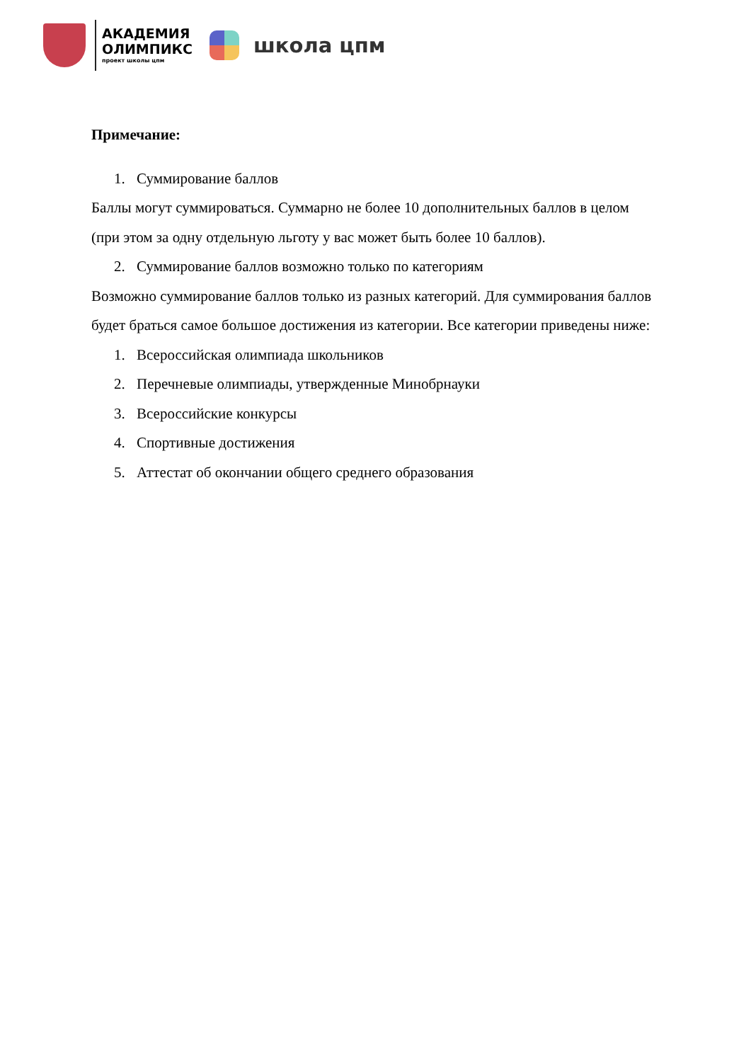АКАДЕМИЯ
ОЛИМПИКС
проект школы цпм
школа цпм
Примечание:
1. Суммирование баллов
Баллы могут суммироваться. Суммарно не более 10 дополнительных баллов в целом (при этом за одну отдельную льготу у вас может быть более 10 баллов).
2. Суммирование баллов возможно только по категориям
Возможно суммирование баллов только из разных категорий. Для суммирования баллов будет браться самое большое достижения из категории. Все категории приведены ниже:
1. Всероссийская олимпиада школьников
2. Перечневые олимпиады, утвержденные Минобрнауки
3. Всероссийские конкурсы
4. Спортивные достижения
5. Аттестат об окончании общего среднего образования